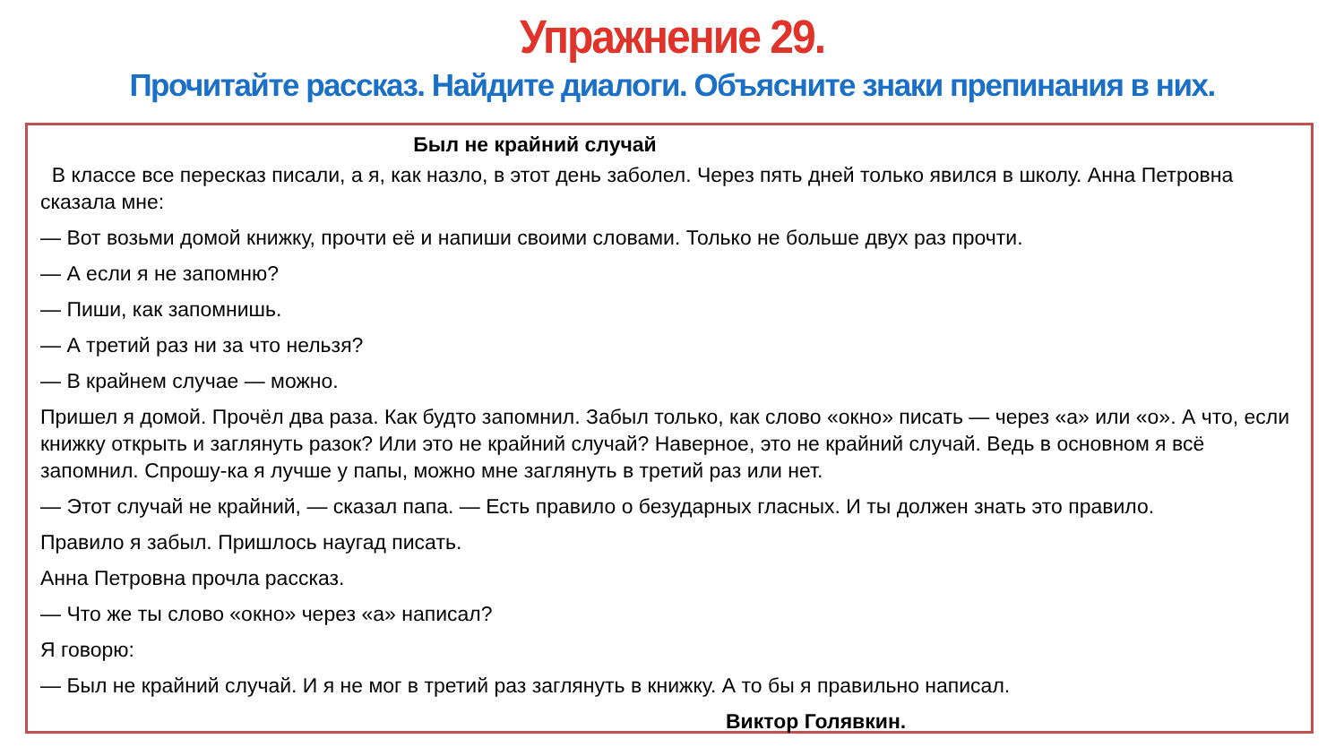Упражнение 29.
Прочитайте рассказ. Найдите диалоги. Объясните знаки препинания в них.
Был не крайний случай
В классе все пересказ писали, а я, как назло, в этот день заболел. Через пять дней только явился в школу. Анна Петровна сказала мне:
— Вот возьми домой книжку, прочти её и напиши своими словами. Только не больше двух раз прочти.
— А если я не запомню?
— Пиши, как запомнишь.
— А третий раз ни за что нельзя?
— В крайнем случае — можно.
Пришел я домой. Прочёл два раза. Как будто запомнил. Забыл только, как слово «окно» писать — через «а» или «о». А что, если книжку открыть и заглянуть разок? Или это не крайний случай? Наверное, это не крайний случай. Ведь в основном я всё запомнил. Спрошу-ка я лучше у папы, можно мне заглянуть в третий раз или нет.
— Этот случай не крайний, — сказал папа. — Есть правило о безударных гласных. И ты должен знать это правило.
Правило я забыл. Пришлось наугад писать.
Анна Петровна прочла рассказ.
— Что же ты слово «окно» через «а» написал?
Я говорю:
— Был не крайний случай. И я не мог в третий раз заглянуть в книжку. А то бы я правильно написал.
Виктор Голявкин.